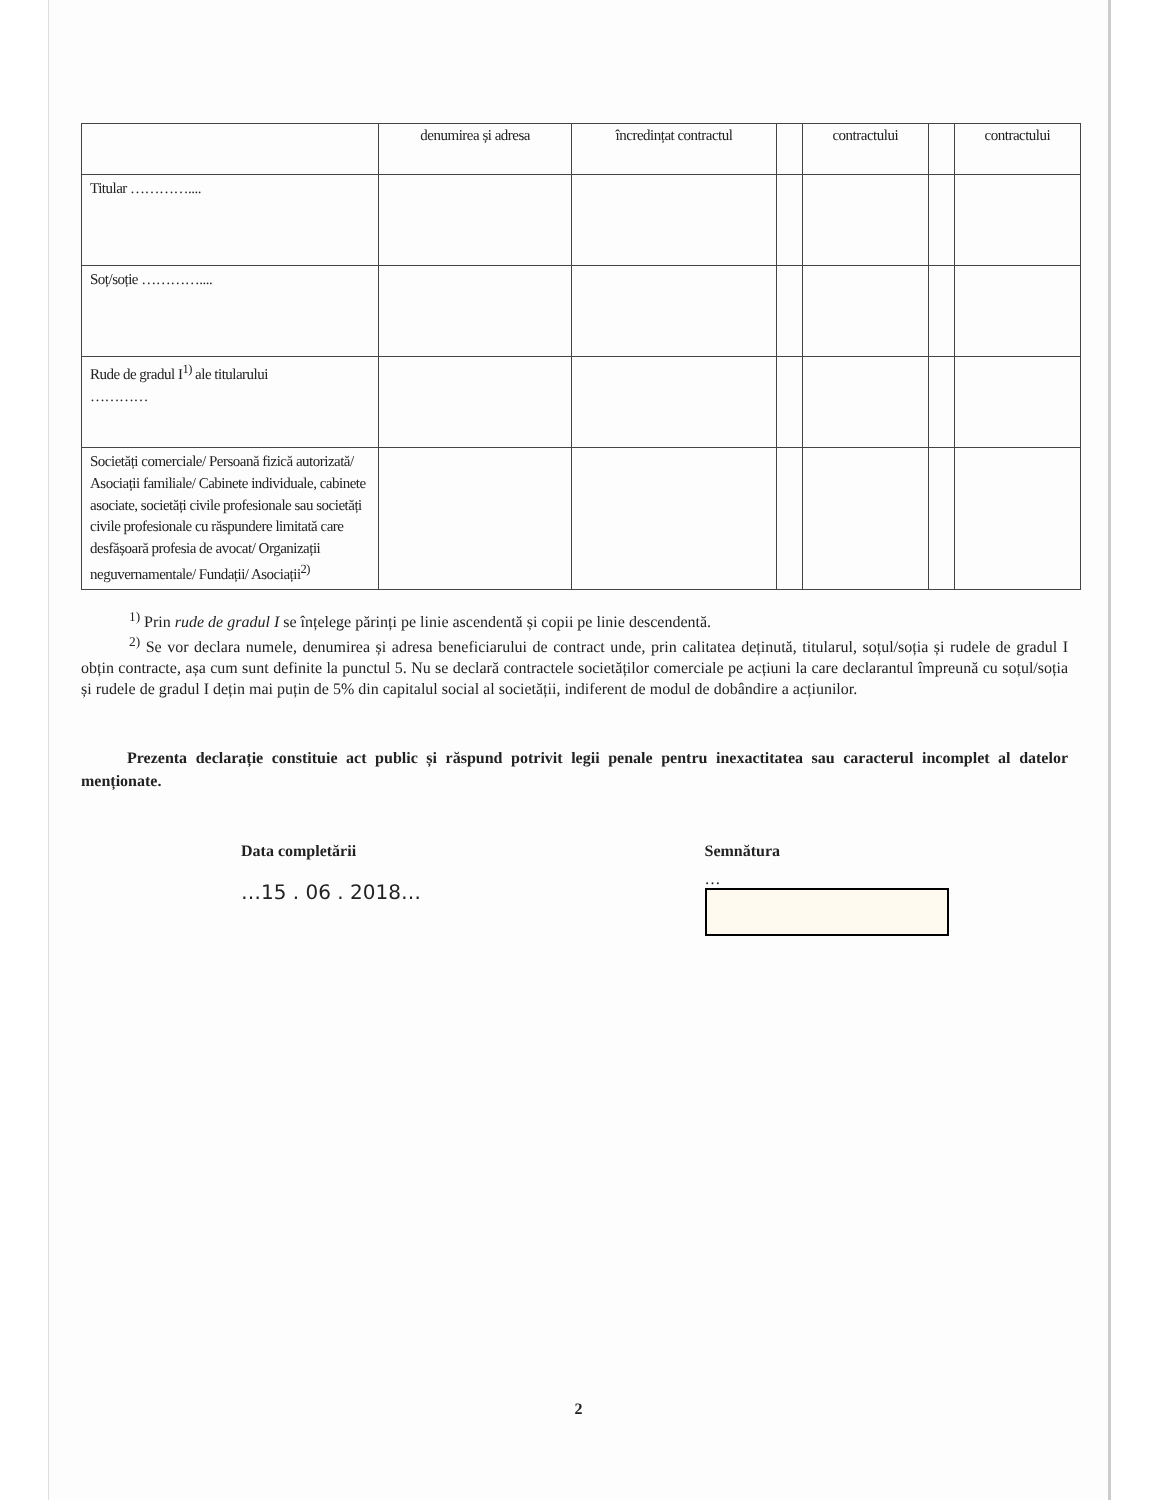| | denumirea și adresa | încredințat contractul | | contractului | | contractului |
| --- | --- | --- | --- | --- | --- | --- |
| Titular ………….... | | | | | | |
| Soț/soție ………….... | | | | | | |
| Rude de gradul I<sup>1)</sup> ale titularului ………… | | | | | | |
| Societăți comerciale/ Persoană fizică autorizată/ Asociații familiale/ Cabinete individuale, cabinete asociate, societăți civile profesionale sau societăți civile profesionale cu răspundere limitată care desfășoară profesia de avocat/ Organizații neguvernamentale/ Fundații/ Asociații<sup>2)</sup> | | | | | | |
<sup>1)</sup> Prin rude de gradul I se înțelege părinți pe linie ascendentă și copii pe linie descendentă.
<sup>2)</sup> Se vor declara numele, denumirea și adresa beneficiarului de contract unde, prin calitatea deținută, titularul, soțul/soția și rudele de gradul I obțin contracte, așa cum sunt definite la punctul 5. Nu se declară contractele societăților comerciale pe acțiuni la care declarantul împreună cu soțul/soția și rudele de gradul I dețin mai puțin de 5% din capitalul social al societății, indiferent de modul de dobândire a acțiunilor.
Prezenta declarație constituie act public și răspund potrivit legii penale pentru inexactitatea sau caracterul incomplet al datelor menționate.
Data completării
…15 . 06 . 2018…
Semnătura
…
2